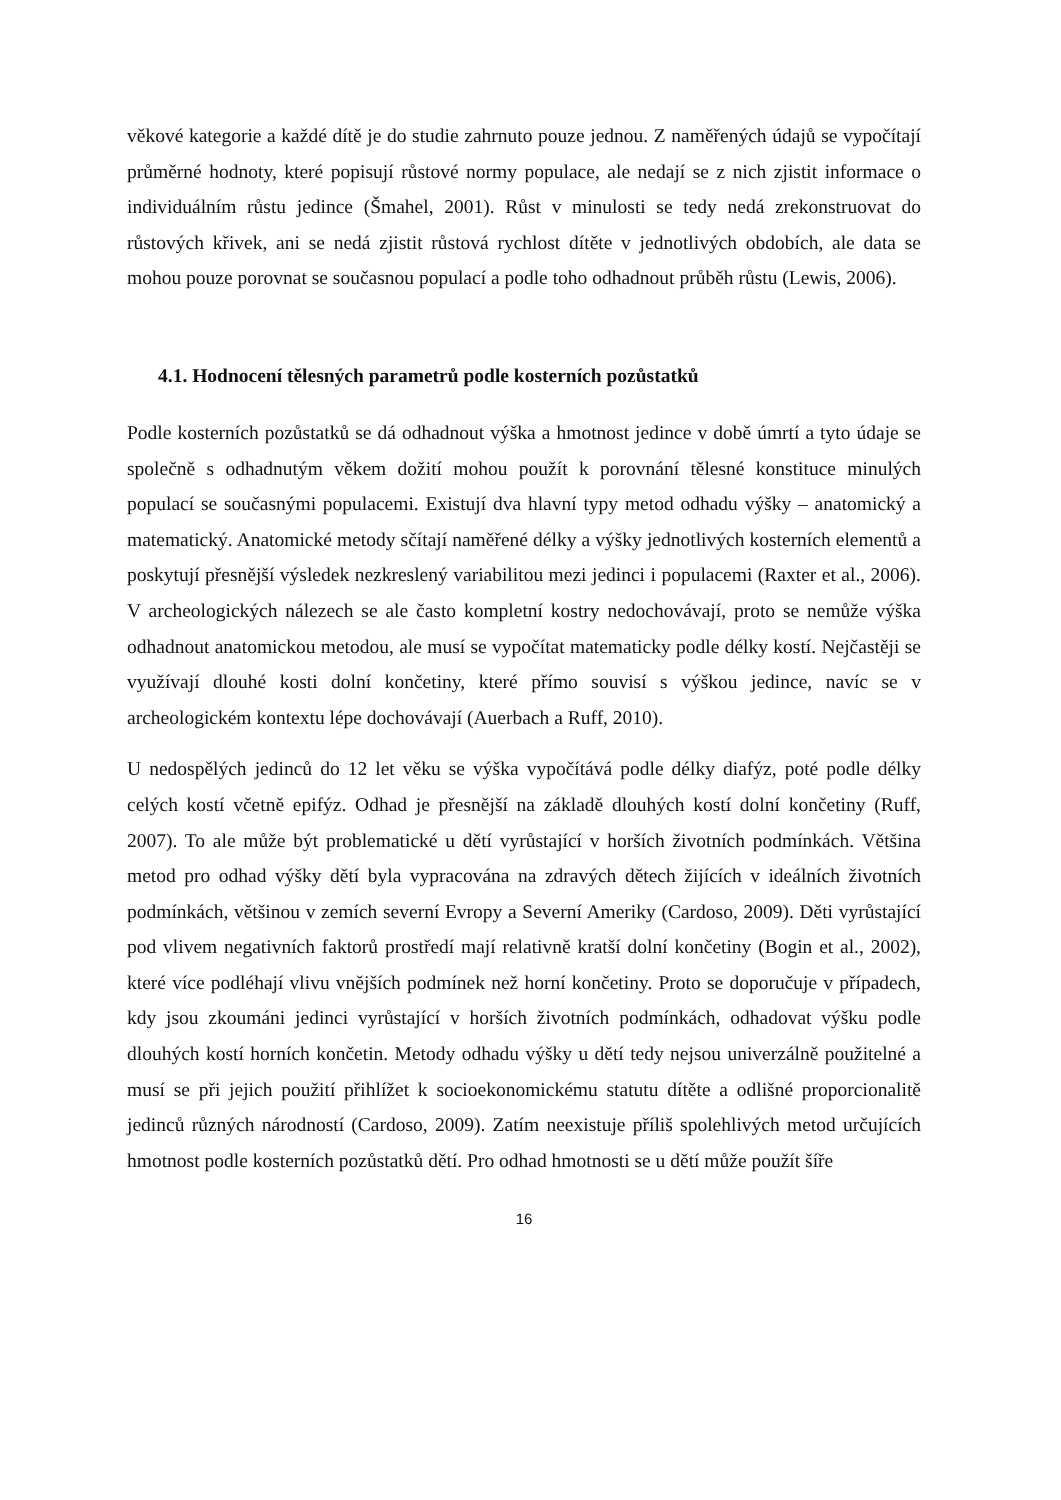věkové kategorie a každé dítě je do studie zahrnuto pouze jednou. Z naměřených údajů se vypočítají průměrné hodnoty, které popisují růstové normy populace, ale nedají se z nich zjistit informace o individuálním růstu jedince (Šmahel, 2001). Růst v minulosti se tedy nedá zrekonstruovat do růstových křivek, ani se nedá zjistit růstová rychlost dítěte v jednotlivých obdobích, ale data se mohou pouze porovnat se současnou populací a podle toho odhadnout průběh růstu (Lewis, 2006).
4.1. Hodnocení tělesných parametrů podle kosterních pozůstatků
Podle kosterních pozůstatků se dá odhadnout výška a hmotnost jedince v době úmrtí a tyto údaje se společně s odhadnutým věkem dožití mohou použít k porovnání tělesné konstituce minulých populací se současnými populacemi. Existují dva hlavní typy metod odhadu výšky – anatomický a matematický. Anatomické metody sčítají naměřené délky a výšky jednotlivých kosterních elementů a poskytují přesnější výsledek nezkreslený variabilitou mezi jedinci i populacemi (Raxter et al., 2006). V archeologických nálezech se ale často kompletní kostry nedochovávají, proto se nemůže výška odhadnout anatomickou metodou, ale musí se vypočítat matematicky podle délky kostí. Nejčastěji se využívají dlouhé kosti dolní končetiny, které přímo souvisí s výškou jedince, navíc se v archeologickém kontextu lépe dochovávají (Auerbach a Ruff, 2010).
U nedospělých jedinců do 12 let věku se výška vypočítává podle délky diafýz, poté podle délky celých kostí včetně epifýz. Odhad je přesnější na základě dlouhých kostí dolní končetiny (Ruff, 2007). To ale může být problematické u dětí vyrůstající v horších životních podmínkách. Většina metod pro odhad výšky dětí byla vypracována na zdravých dětech žijících v ideálních životních podmínkách, většinou v zemích severní Evropy a Severní Ameriky (Cardoso, 2009). Děti vyrůstající pod vlivem negativních faktorů prostředí mají relativně kratší dolní končetiny (Bogin et al., 2002), které více podléhají vlivu vnějších podmínek než horní končetiny. Proto se doporučuje v případech, kdy jsou zkoumáni jedinci vyrůstající v horších životních podmínkách, odhadovat výšku podle dlouhých kostí horních končetin. Metody odhadu výšky u dětí tedy nejsou univerzálně použitelné a musí se při jejich použití přihlížet k socioekonomickému statutu dítěte a odlišné proporcionalitě jedinců různých národností (Cardoso, 2009). Zatím neexistuje příliš spolehlivých metod určujících hmotnost podle kosterních pozůstatků dětí. Pro odhad hmotnosti se u dětí může použít šíře
16